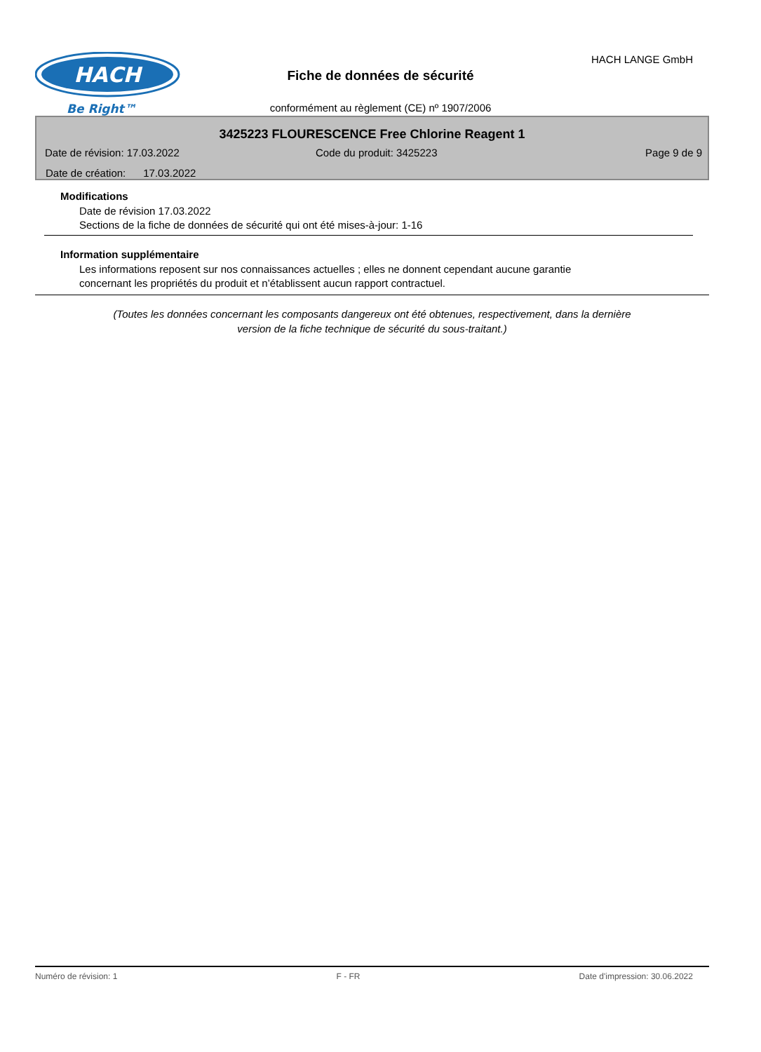HACH
Be Right™
HACH LANGE GmbH
Fiche de données de sécurité
conformément au règlement (CE) nº 1907/2006
3425223 FLOURESCENCE Free Chlorine Reagent 1
Date de révision: 17.03.2022 Code du produit: 3425223 Page 9 de 9
Date de création: 17.03.2022
Modifications
Date de révision 17.03.2022
Sections de la fiche de données de sécurité qui ont été mises-à-jour: 1-16
Information supplémentaire
Les informations reposent sur nos connaissances actuelles ; elles ne donnent cependant aucune garantie
concernant les propriétés du produit et n’établissent aucun rapport contractuel.
(Toutes les données concernant les composants dangereux ont été obtenues, respectivement, dans la dernière
version de la fiche technique de sécurité du sous-traitant.)
Numéro de révision: 1 F - FR Date d'impression: 30.06.2022